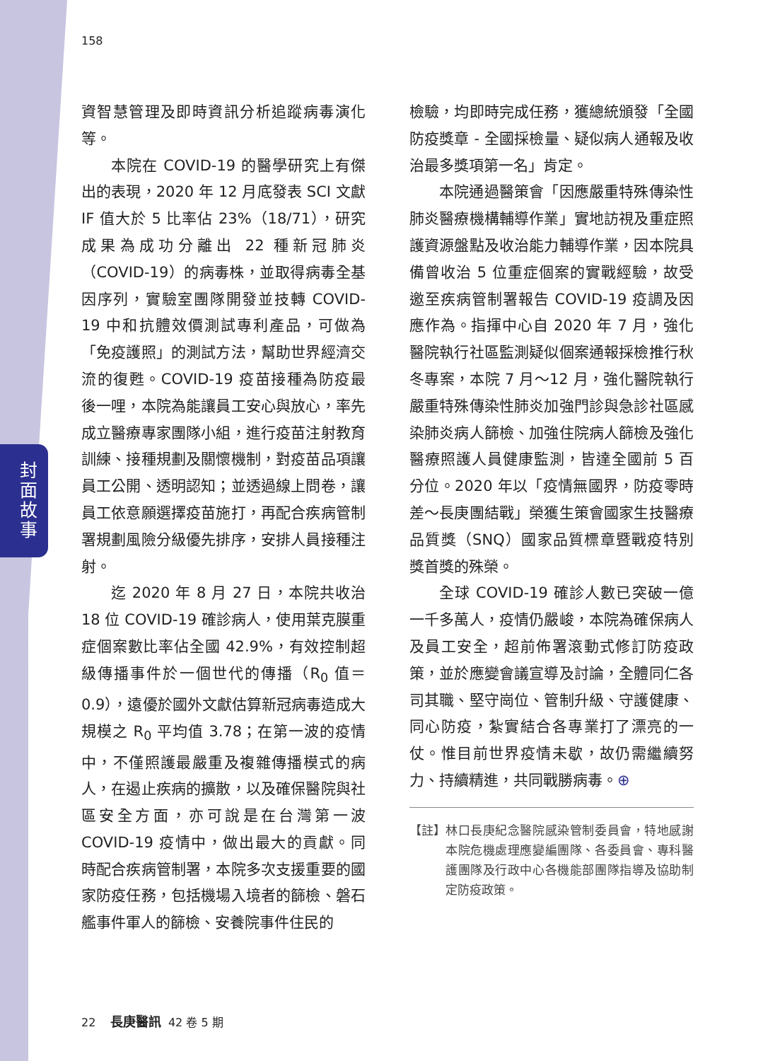封面故事
158
資智慧管理及即時資訊分析追蹤病毒演化等。
本院在 COVID-19 的醫學研究上有傑出的表現，2020 年 12 月底發表 SCI 文獻 IF 值大於 5 比率佔 23%（18/71），研究成果為成功分離出 22 種新冠肺炎（COVID-19）的病毒株，並取得病毒全基因序列，實驗室團隊開發並技轉 COVID-19 中和抗體效價測試專利產品，可做為「免疫護照」的測試方法，幫助世界經濟交流的復甦。COVID-19 疫苗接種為防疫最後一哩，本院為能讓員工安心與放心，率先成立醫療專家團隊小組，進行疫苗注射教育訓練、接種規劃及關懷機制，對疫苗品項讓員工公開、透明認知；並透過線上問卷，讓員工依意願選擇疫苗施打，再配合疾病管制署規劃風險分級優先排序，安排人員接種注射。
迄 2020 年 8 月 27 日，本院共收治 18 位 COVID-19 確診病人，使用葉克膜重症個案數比率佔全國 42.9%，有效控制超級傳播事件於一個世代的傳播（R<sub>0</sub> 值＝ 0.9），遠優於國外文獻估算新冠病毒造成大規模之 R<sub>0</sub> 平均值 3.78；在第一波的疫情中，不僅照護最嚴重及複雜傳播模式的病人，在遏止疾病的擴散，以及確保醫院與社區安全方面，亦可說是在台灣第一波 COVID-19 疫情中，做出最大的貢獻。同時配合疾病管制署，本院多次支援重要的國家防疫任務，包括機場入境者的篩檢、磐石艦事件軍人的篩檢、安養院事件住民的
檢驗，均即時完成任務，獲總統頒發「全國防疫獎章 - 全國採檢量、疑似病人通報及收治最多獎項第一名」肯定。
本院通過醫策會「因應嚴重特殊傳染性肺炎醫療機構輔導作業」實地訪視及重症照護資源盤點及收治能力輔導作業，因本院具備曾收治 5 位重症個案的實戰經驗，故受邀至疾病管制署報告 COVID-19 疫調及因應作為。指揮中心自 2020 年 7 月，強化醫院執行社區監測疑似個案通報採檢推行秋冬專案，本院 7 月～12 月，強化醫院執行嚴重特殊傳染性肺炎加強門診與急診社區感染肺炎病人篩檢、加強住院病人篩檢及強化醫療照護人員健康監測，皆達全國前 5 百分位。2020 年以「疫情無國界，防疫零時差～長庚團結戰」榮獲生策會國家生技醫療品質獎（SNQ）國家品質標章暨戰疫特別獎首獎的殊榮。
全球 COVID-19 確診人數已突破一億一千多萬人，疫情仍嚴峻，本院為確保病人及員工安全，超前佈署滾動式修訂防疫政策，並於應變會議宣導及討論，全體同仁各司其職、堅守崗位、管制升級、守護健康、同心防疫，紮實結合各專業打了漂亮的一仗。惟目前世界疫情未歇，故仍需繼續努力、持續精進，共同戰勝病毒。⊕
【註】 林口長庚紀念醫院感染管制委員會，特地感謝本院危機處理應變編團隊、各委員會、專科醫護團隊及行政中心各機能部團隊指導及協助制定防疫政策。
22 長庚醫訊 42 卷 5 期